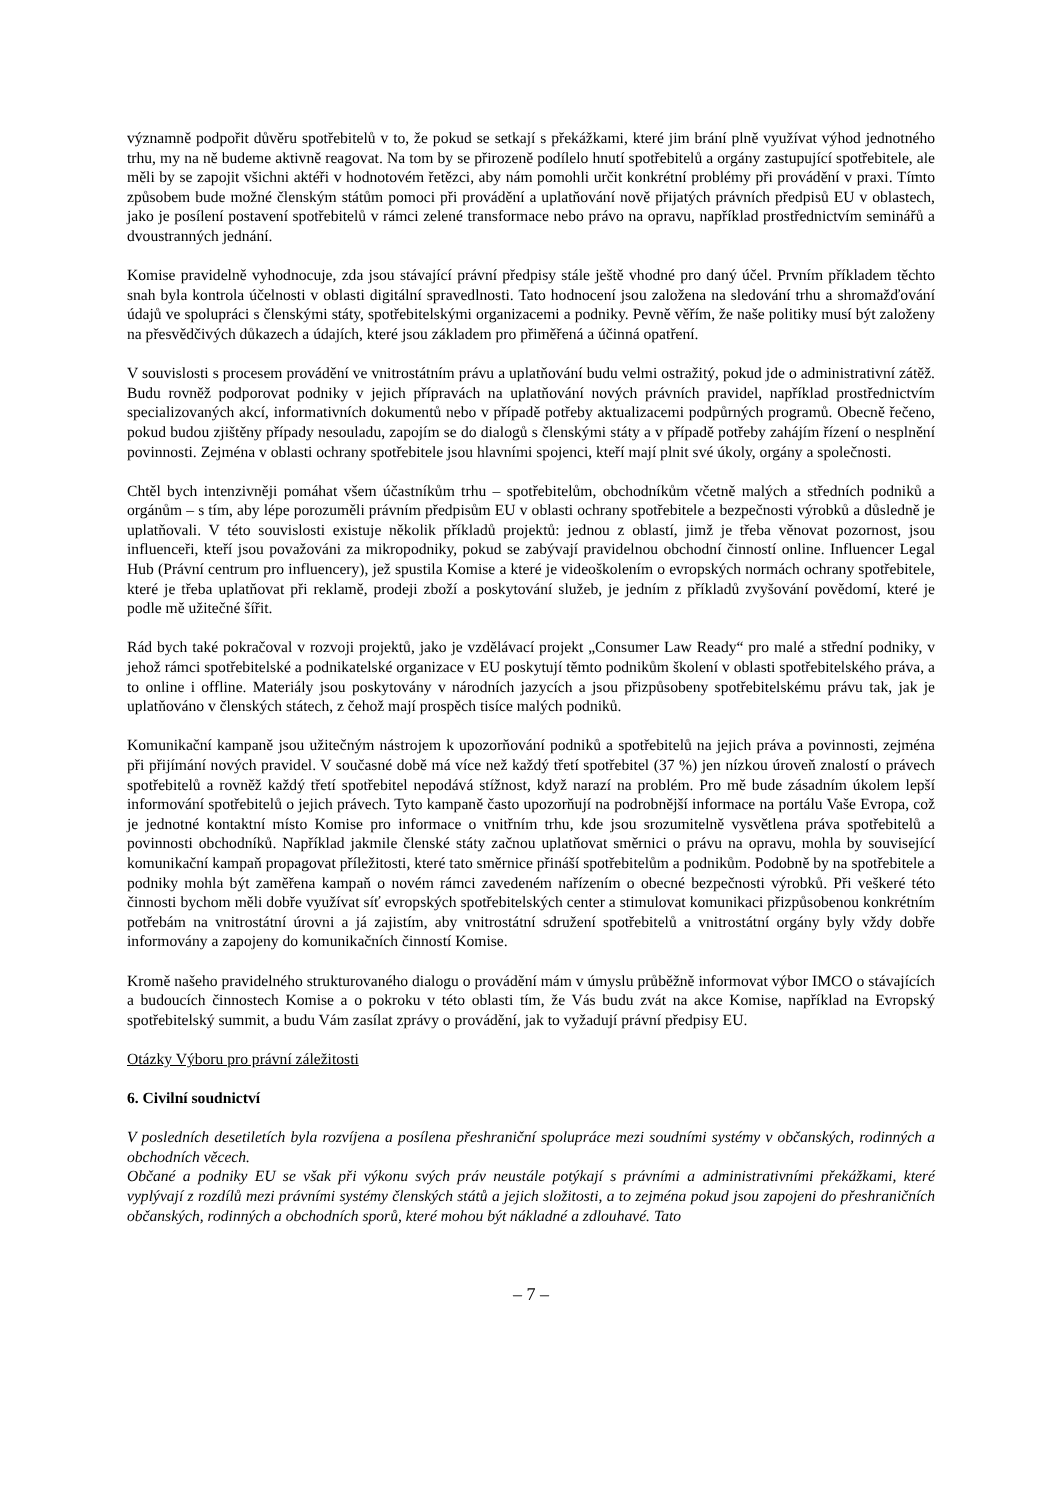významně podpořit důvěru spotřebitelů v to, že pokud se setkají s překážkami, které jim brání plně využívat výhod jednotného trhu, my na ně budeme aktivně reagovat. Na tom by se přirozeně podílelo hnutí spotřebitelů a orgány zastupující spotřebitele, ale měli by se zapojit všichni aktéři v hodnotovém řetězci, aby nám pomohli určit konkrétní problémy při provádění v praxi. Tímto způsobem bude možné členským státům pomoci při provádění a uplatňování nově přijatých právních předpisů EU v oblastech, jako je posílení postavení spotřebitelů v rámci zelené transformace nebo právo na opravu, například prostřednictvím seminářů a dvoustranných jednání.
Komise pravidelně vyhodnocuje, zda jsou stávající právní předpisy stále ještě vhodné pro daný účel. Prvním příkladem těchto snah byla kontrola účelnosti v oblasti digitální spravedlnosti. Tato hodnocení jsou založena na sledování trhu a shromažďování údajů ve spolupráci s členskými státy, spotřebitelskými organizacemi a podniky. Pevně věřím, že naše politiky musí být založeny na přesvědčivých důkazech a údajích, které jsou základem pro přiměřená a účinná opatření.
V souvislosti s procesem provádění ve vnitrostátním právu a uplatňování budu velmi ostražitý, pokud jde o administrativní zátěž. Budu rovněž podporovat podniky v jejich přípravách na uplatňování nových právních pravidel, například prostřednictvím specializovaných akcí, informativních dokumentů nebo v případě potřeby aktualizacemi podpůrných programů. Obecně řečeno, pokud budou zjištěny případy nesouladu, zapojím se do dialogů s členskými státy a v případě potřeby zahájím řízení o nesplnění povinnosti. Zejména v oblasti ochrany spotřebitele jsou hlavními spojenci, kteří mají plnit své úkoly, orgány a společnosti.
Chtěl bych intenzivněji pomáhat všem účastníkům trhu – spotřebitelům, obchodníkům včetně malých a středních podniků a orgánům – s tím, aby lépe porozuměli právním předpisům EU v oblasti ochrany spotřebitele a bezpečnosti výrobků a důsledně je uplatňovali. V této souvislosti existuje několik příkladů projektů: jednou z oblastí, jimž je třeba věnovat pozornost, jsou influenceři, kteří jsou považováni za mikropodniky, pokud se zabývají pravidelnou obchodní činností online. Influencer Legal Hub (Právní centrum pro influencery), jež spustila Komise a které je videoškolením o evropských normách ochrany spotřebitele, které je třeba uplatňovat při reklamě, prodeji zboží a poskytování služeb, je jedním z příkladů zvyšování povědomí, které je podle mě užitečné šířit.
Rád bych také pokračoval v rozvoji projektů, jako je vzdělávací projekt „Consumer Law Ready“ pro malé a střední podniky, v jehož rámci spotřebitelské a podnikatelské organizace v EU poskytují těmto podnikům školení v oblasti spotřebitelského práva, a to online i offline. Materiály jsou poskytovány v národních jazycích a jsou přizpůsobeny spotřebitelskému právu tak, jak je uplatňováno v členských státech, z čehož mají prospěch tisíce malých podniků.
Komunikační kampaně jsou užitečným nástrojem k upozorňování podniků a spotřebitelů na jejich práva a povinnosti, zejména při přijímání nových pravidel. V současné době má více než každý třetí spotřebitel (37 %) jen nízkou úroveň znalostí o právech spotřebitelů a rovněž každý třetí spotřebitel nepodává stížnost, když narazí na problém. Pro mě bude zásadním úkolem lepší informování spotřebitelů o jejich právech. Tyto kampaně často upozorňují na podrobnější informace na portálu Vaše Evropa, což je jednotné kontaktní místo Komise pro informace o vnitřním trhu, kde jsou srozumitelně vysvětlena práva spotřebitelů a povinnosti obchodníků. Například jakmile členské státy začnou uplatňovat směrnici o právu na opravu, mohla by související komunikační kampaň propagovat příležitosti, které tato směrnice přináší spotřebitelům a podnikům. Podobně by na spotřebitele a podniky mohla být zaměřena kampaň o novém rámci zavedeném nařízením o obecné bezpečnosti výrobků. Při veškeré této činnosti bychom měli dobře využívat síť evropských spotřebitelských center a stimulovat komunikaci přizpůsobenou konkrétním potřebám na vnitrostátní úrovni a já zajistím, aby vnitrostátní sdružení spotřebitelů a vnitrostátní orgány byly vždy dobře informovány a zapojeny do komunikačních činností Komise.
Kromě našeho pravidelného strukturovaného dialogu o provádění mám v úmyslu průběžně informovat výbor IMCO o stávajících a budoucích činnostech Komise a o pokroku v této oblasti tím, že Vás budu zvát na akce Komise, například na Evropský spotřebitelský summit, a budu Vám zasílat zprávy o provádění, jak to vyžadují právní předpisy EU.
Otázky Výboru pro právní záležitosti
6. Civilní soudnictví
V posledních desetiletích byla rozvíjena a posílena přeshraniční spolupráce mezi soudními systémy v občanských, rodinných a obchodních věcech.
Občané a podniky EU se však při výkonu svých práv neustále potýkají s právními a administrativními překážkami, které vyplývají z rozdílů mezi právními systémy členských států a jejich složitosti, a to zejména pokud jsou zapojeni do přeshraničních občanských, rodinných a obchodních sporů, které mohou být nákladné a zdlouhavé. Tato
– 7 –